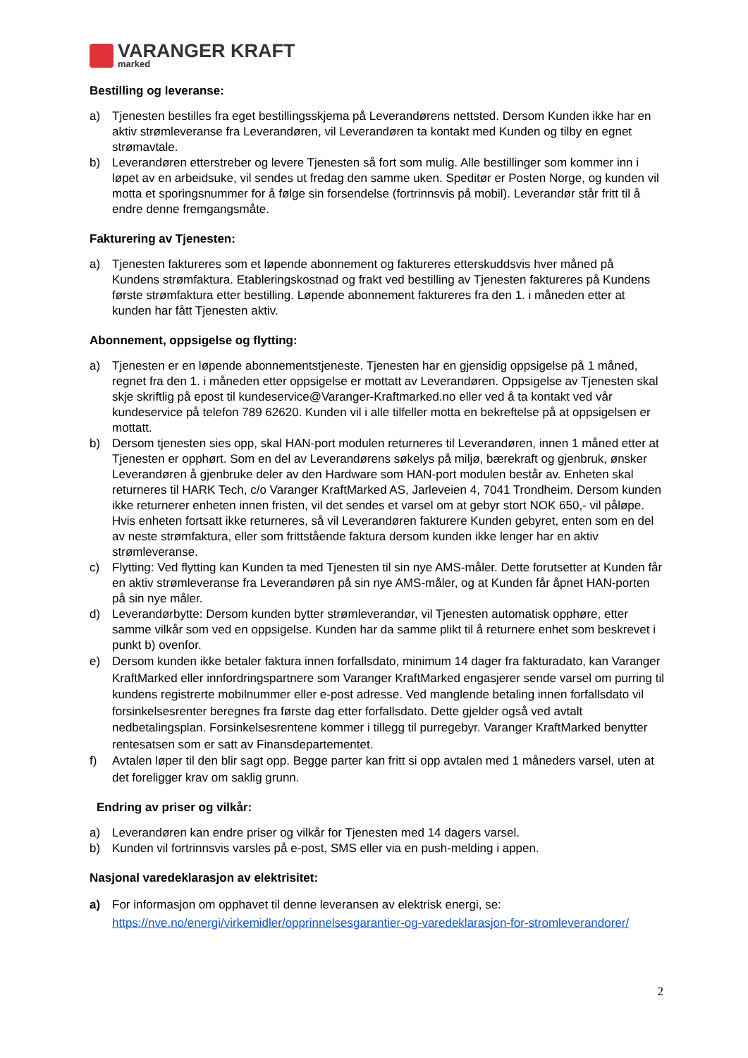VARANGER KRAFT
marked
Bestilling og leveranse:
a) Tjenesten bestilles fra eget bestillingsskjema på Leverandørens nettsted. Dersom Kunden ikke har en aktiv strømleveranse fra Leverandøren, vil Leverandøren ta kontakt med Kunden og tilby en egnet strømavtale.
b) Leverandøren etterstreber og levere Tjenesten så fort som mulig. Alle bestillinger som kommer inn i løpet av en arbeidsuke, vil sendes ut fredag den samme uken. Speditør er Posten Norge, og kunden vil motta et sporingsnummer for å følge sin forsendelse (fortrinnsvis på mobil). Leverandør står fritt til å endre denne fremgangsmåte.
Fakturering av Tjenesten:
a) Tjenesten faktureres som et løpende abonnement og faktureres etterskuddsvis hver måned på Kundens strømfaktura. Etableringskostnad og frakt ved bestilling av Tjenesten faktureres på Kundens første strømfaktura etter bestilling. Løpende abonnement faktureres fra den 1. i måneden etter at kunden har fått Tjenesten aktiv.
Abonnement, oppsigelse og flytting:
a) Tjenesten er en løpende abonnementstjeneste. Tjenesten har en gjensidig oppsigelse på 1 måned, regnet fra den 1. i måneden etter oppsigelse er mottatt av Leverandøren. Oppsigelse av Tjenesten skal skje skriftlig på epost til kundeservice@Varanger-Kraftmarked.no eller ved å ta kontakt ved vår kundeservice på telefon 789 62620. Kunden vil i alle tilfeller motta en bekreftelse på at oppsigelsen er mottatt.
b) Dersom tjenesten sies opp, skal HAN-port modulen returneres til Leverandøren, innen 1 måned etter at Tjenesten er opphørt. Som en del av Leverandørens søkelys på miljø, bærekraft og gjenbruk, ønsker Leverandøren å gjenbruke deler av den Hardware som HAN-port modulen består av. Enheten skal returneres til HARK Tech, c/o Varanger KraftMarked AS, Jarleveien 4, 7041 Trondheim. Dersom kunden ikke returnerer enheten innen fristen, vil det sendes et varsel om at gebyr stort NOK 650,- vil påløpe. Hvis enheten fortsatt ikke returneres, så vil Leverandøren fakturere Kunden gebyret, enten som en del av neste strømfaktura, eller som frittstående faktura dersom kunden ikke lenger har en aktiv strømleveranse.
c) Flytting: Ved flytting kan Kunden ta med Tjenesten til sin nye AMS-måler. Dette forutsetter at Kunden får en aktiv strømleveranse fra Leverandøren på sin nye AMS-måler, og at Kunden får åpnet HAN-porten på sin nye måler.
d) Leverandørbytte: Dersom kunden bytter strømleverandør, vil Tjenesten automatisk opphøre, etter samme vilkår som ved en oppsigelse. Kunden har da samme plikt til å returnere enhet som beskrevet i punkt b) ovenfor.
e) Dersom kunden ikke betaler faktura innen forfallsdato, minimum 14 dager fra fakturadato, kan Varanger KraftMarked eller innfordringspartnere som Varanger KraftMarked engasjerer sende varsel om purring til kundens registrerte mobilnummer eller e-post adresse. Ved manglende betaling innen forfallsdato vil forsinkelsesrenter beregnes fra første dag etter forfallsdato. Dette gjelder også ved avtalt nedbetalingsplan. Forsinkelsesrentene kommer i tillegg til purregebyr. Varanger KraftMarked benytter rentesatsen som er satt av Finansdepartementet.
f) Avtalen løper til den blir sagt opp. Begge parter kan fritt si opp avtalen med 1 måneders varsel, uten at det foreligger krav om saklig grunn.
Endring av priser og vilkår:
a) Leverandøren kan endre priser og vilkår for Tjenesten med 14 dagers varsel.
b) Kunden vil fortrinnsvis varsles på e-post, SMS eller via en push-melding i appen.
Nasjonal varedeklarasjon av elektrisitet:
a) For informasjon om opphavet til denne leveransen av elektrisk energi, se: https://nve.no/energi/virkemidler/opprinnelsesgarantier-og-varedeklarasjon-for-stromleverandorer/
2